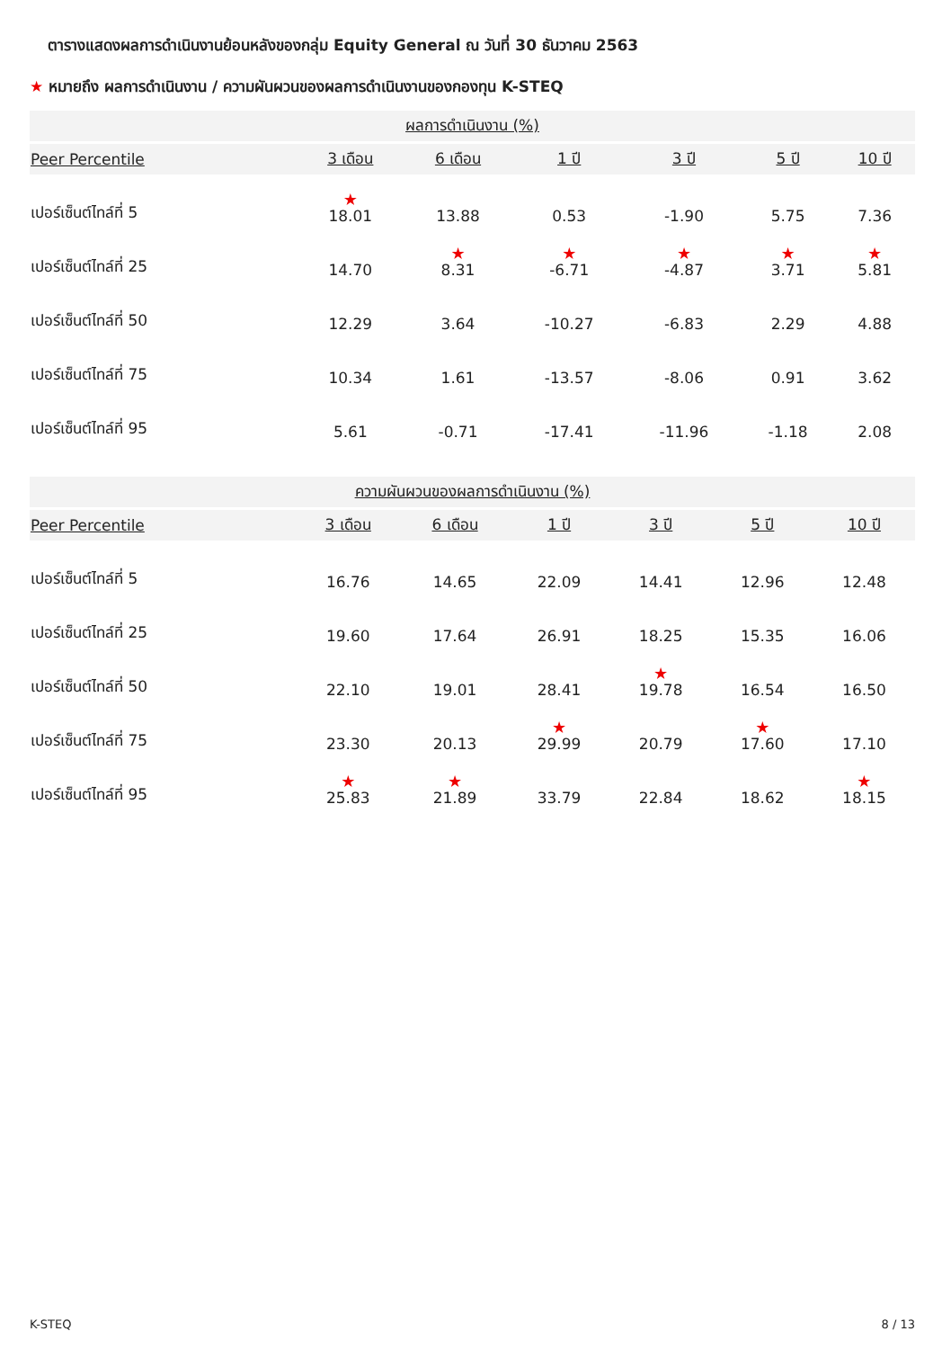ตารางแสดงผลการดำเนินงานย้อนหลังของกลุ่ม Equity General ณ วันที่ 30 ธันวาคม 2563
★ หมายถึง ผลการดำเนินงาน / ความผันผวนของผลการดำเนินงานของกองทุน K-STEQ
| ผลการดำเนินงาน (%) | | | | | | |
| --- | --- | --- | --- | --- | --- | --- |
| Peer Percentile | 3 เดือน | 6 เดือน | 1 ปี | 3 ปี | 5 ปี | 10 ปี |
| เปอร์เซ็นต์ไทล์ที่ 5 | ★ 18.01 | 13.88 | 0.53 | -1.90 | 5.75 | 7.36 |
| เปอร์เซ็นต์ไทล์ที่ 25 | 14.70 | ★ 8.31 | ★ -6.71 | ★ -4.87 | ★ 3.71 | ★ 5.81 |
| เปอร์เซ็นต์ไทล์ที่ 50 | 12.29 | 3.64 | -10.27 | -6.83 | 2.29 | 4.88 |
| เปอร์เซ็นต์ไทล์ที่ 75 | 10.34 | 1.61 | -13.57 | -8.06 | 0.91 | 3.62 |
| เปอร์เซ็นต์ไทล์ที่ 95 | 5.61 | -0.71 | -17.41 | -11.96 | -1.18 | 2.08 |
| ความผันผวนของผลการดำเนินงาน (%) | | | | | | |
| --- | --- | --- | --- | --- | --- | --- |
| Peer Percentile | 3 เดือน | 6 เดือน | 1 ปี | 3 ปี | 5 ปี | 10 ปี |
| เปอร์เซ็นต์ไทล์ที่ 5 | 16.76 | 14.65 | 22.09 | 14.41 | 12.96 | 12.48 |
| เปอร์เซ็นต์ไทล์ที่ 25 | 19.60 | 17.64 | 26.91 | 18.25 | 15.35 | 16.06 |
| เปอร์เซ็นต์ไทล์ที่ 50 | 22.10 | 19.01 | 28.41 | ★ 19.78 | 16.54 | 16.50 |
| เปอร์เซ็นต์ไทล์ที่ 75 | 23.30 | 20.13 | ★ 29.99 | 20.79 | ★ 17.60 | 17.10 |
| เปอร์เซ็นต์ไทล์ที่ 95 | ★ 25.83 | ★ 21.89 | 33.79 | 22.84 | 18.62 | ★ 18.15 |
K-STEQ 8 / 13